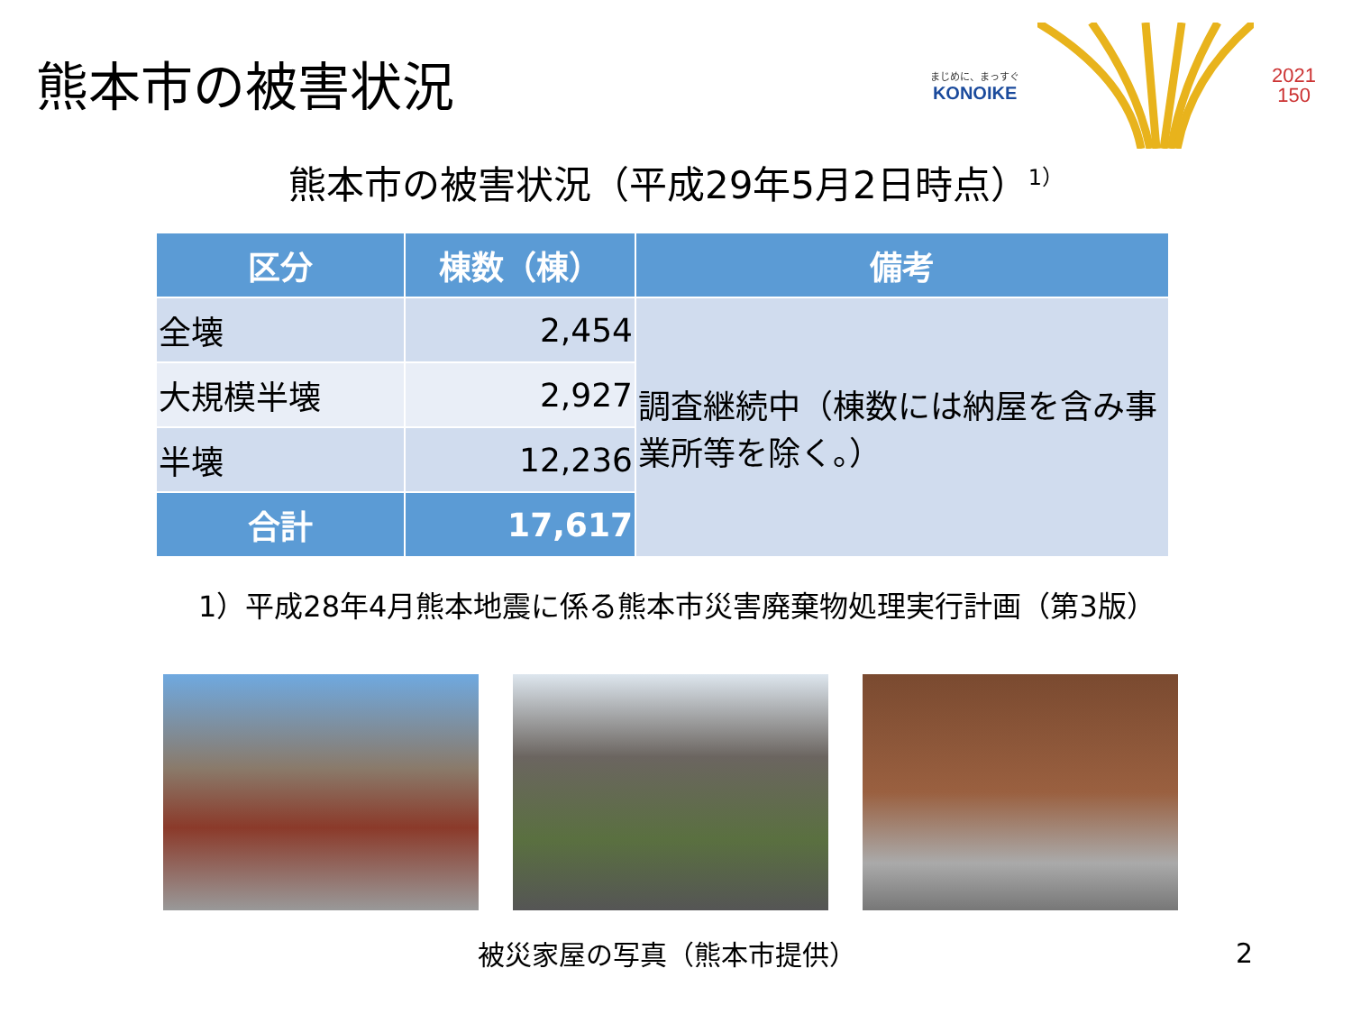熊本市の被害状況
まじめに、まっすぐ
KONOIKE
2021
150
熊本市の被害状況（平成29年5月2日時点）<sup>1）</sup>
| 区分 | 棟数（棟） | 備考 |
| --- | --- | --- |
| 全壊 | 2,454 | 調査継続中（棟数には納屋を含み事業所等を除く。） |
| 大規模半壊 | 2,927 | |
| 半壊 | 12,236 | |
| 合計 | 17,617 | |
1）平成28年4月熊本地震に係る熊本市災害廃棄物処理実行計画（第3版）
被災家屋の写真（熊本市提供）
2